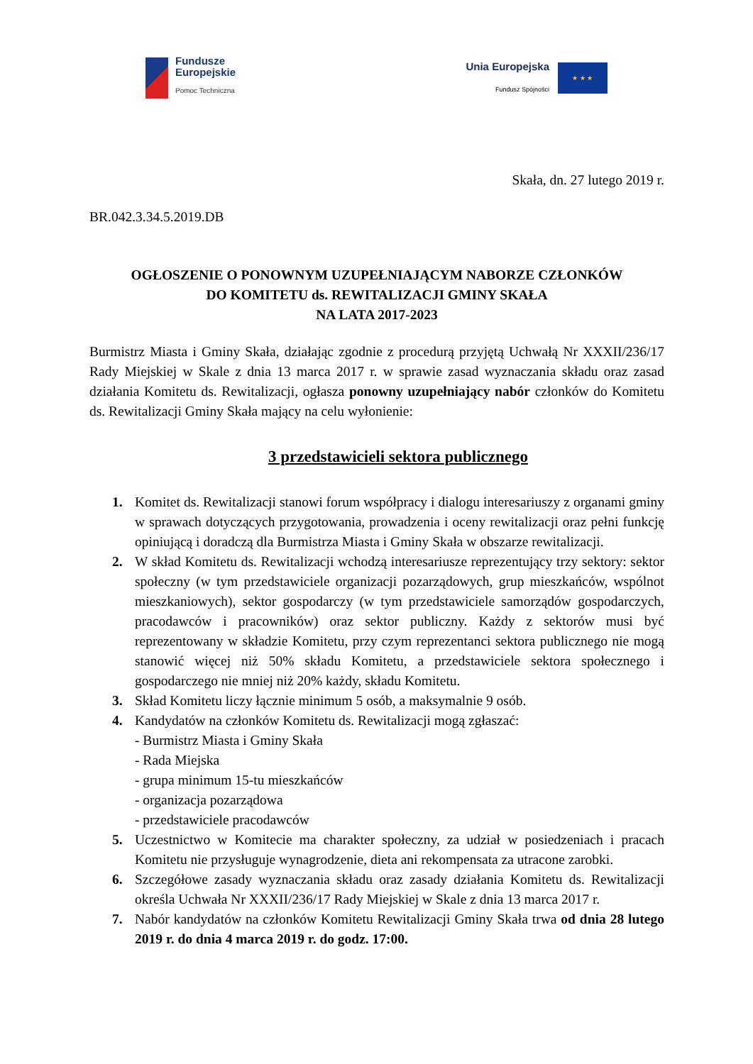Fundusze
Europejskie
Pomoc Techniczna
Unia Europejska
Fundusz Spójności
★ ★ ★
Skała, dn. 27 lutego 2019 r.
BR.042.3.34.5.2019.DB
OGŁOSZENIE O PONOWNYM UZUPEŁNIAJĄCYM NABORZE CZŁONKÓW
DO KOMITETU ds. REWITALIZACJI GMINY SKAŁA
NA LATA 2017-2023
Burmistrz Miasta i Gminy Skała, działając zgodnie z procedurą przyjętą Uchwałą Nr XXXII/236/17 Rady Miejskiej w Skale z dnia 13 marca 2017 r. w sprawie zasad wyznaczania składu oraz zasad działania Komitetu ds. Rewitalizacji, ogłasza ponowny uzupełniający nabór członków do Komitetu ds. Rewitalizacji Gminy Skała mający na celu wyłonienie:
3 przedstawicieli sektora publicznego
1. Komitet ds. Rewitalizacji stanowi forum współpracy i dialogu interesariuszy z organami gminy w sprawach dotyczących przygotowania, prowadzenia i oceny rewitalizacji oraz pełni funkcję opiniującą i doradczą dla Burmistrza Miasta i Gminy Skała w obszarze rewitalizacji.
2. W skład Komitetu ds. Rewitalizacji wchodzą interesariusze reprezentujący trzy sektory: sektor społeczny (w tym przedstawiciele organizacji pozarządowych, grup mieszkańców, wspólnot mieszkaniowych), sektor gospodarczy (w tym przedstawiciele samorządów gospodarczych, pracodawców i pracowników) oraz sektor publiczny. Każdy z sektorów musi być reprezentowany w składzie Komitetu, przy czym reprezentanci sektora publicznego nie mogą stanowić więcej niż 50% składu Komitetu, a przedstawiciele sektora społecznego i gospodarczego nie mniej niż 20% każdy, składu Komitetu.
3. Skład Komitetu liczy łącznie minimum 5 osób, a maksymalnie 9 osób.
4. Kandydatów na członków Komitetu ds. Rewitalizacji mogą zgłaszać:
- Burmistrz Miasta i Gminy Skała
- Rada Miejska
- grupa minimum 15-tu mieszkańców
- organizacja pozarządowa
- przedstawiciele pracodawców
5. Uczestnictwo w Komitecie ma charakter społeczny, za udział w posiedzeniach i pracach Komitetu nie przysługuje wynagrodzenie, dieta ani rekompensata za utracone zarobki.
6. Szczegółowe zasady wyznaczania składu oraz zasady działania Komitetu ds. Rewitalizacji określa Uchwała Nr XXXII/236/17 Rady Miejskiej w Skale z dnia 13 marca 2017 r.
7. Nabór kandydatów na członków Komitetu Rewitalizacji Gminy Skała trwa od dnia 28 lutego 2019 r. do dnia 4 marca 2019 r. do godz. 17:00.